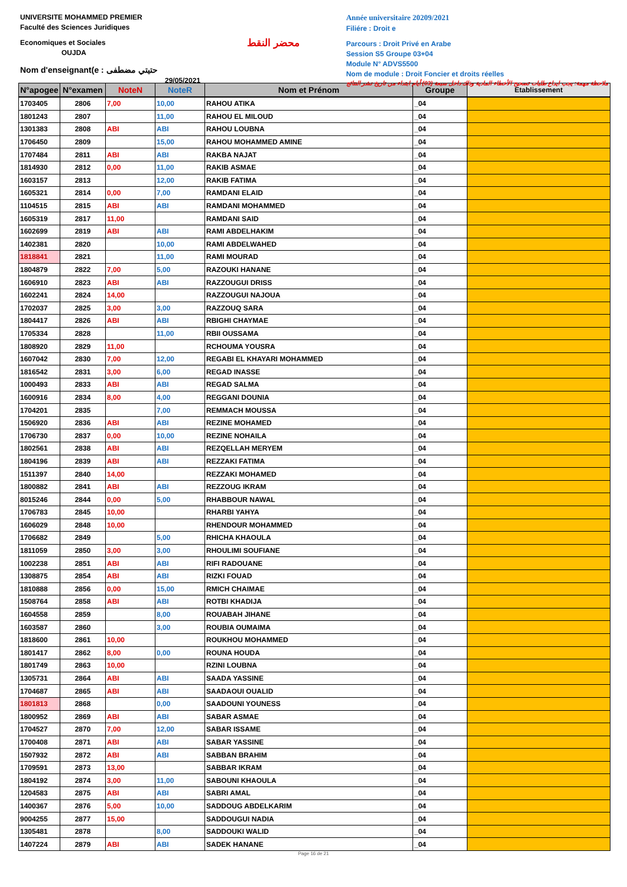UNIVERSITE MOHAMMED PREMIER
Faculté des Sciences Juridiques
Economiques et Sociales
OUJDA
Nom d'enseignant(e : حتيتي مضطفى
29/05/2021
محضر النقط
Année universitaire 20209/2021
Filiére : Droit e
Parcours : Droit Privé en Arabe
Session S5 Groupe 03+04
Module N° ADVS5500
Nom de module : Droit Foncier et droits réelles
ملاحظة مهمة: يجب ايداع طلبات تصحيح الأخطاء المادية وذلك داخل سبعة (03) أيام ابتداء من تاريخ نشر النتائج
| N°apogee | N°examen | NoteN | NoteR | Nom et Prénom | Groupe | Etablissement |
| --- | --- | --- | --- | --- | --- | --- |
| 1703405 | 2806 | 7,00 | 10,00 | RAHOU ATIKA | _04 | |
| 1801243 | 2807 | | 11,00 | RAHOU EL MILOUD | _04 | |
| 1301383 | 2808 | ABI | ABI | RAHOU LOUBNA | _04 | |
| 1706450 | 2809 | | 15,00 | RAHOU MOHAMMED AMINE | _04 | |
| 1707484 | 2811 | ABI | ABI | RAKBA NAJAT | _04 | |
| 1814930 | 2812 | 0,00 | 11,00 | RAKIB ASMAE | _04 | |
| 1603157 | 2813 | | 12,00 | RAKIB FATIMA | _04 | |
| 1605321 | 2814 | 0,00 | 7,00 | RAMDANI ELAID | _04 | |
| 1104515 | 2815 | ABI | ABI | RAMDANI MOHAMMED | _04 | |
| 1605319 | 2817 | 11,00 | | RAMDANI SAID | _04 | |
| 1602699 | 2819 | ABI | ABI | RAMI ABDELHAKIM | _04 | |
| 1402381 | 2820 | | 10,00 | RAMI ABDELWAHED | _04 | |
| 1818841 | 2821 | | 11,00 | RAMI MOURAD | _04 | |
| 1804879 | 2822 | 7,00 | 5,00 | RAZOUKI HANANE | _04 | |
| 1606910 | 2823 | ABI | ABI | RAZZOUGUI DRISS | _04 | |
| 1602241 | 2824 | 14,00 | | RAZZOUGUI NAJOUA | _04 | |
| 1702037 | 2825 | 3,00 | 3,00 | RAZZOUQ SARA | _04 | |
| 1804417 | 2826 | ABI | ABI | RBIGHI CHAYMAE | _04 | |
| 1705334 | 2828 | | 11,00 | RBII OUSSAMA | _04 | |
| 1808920 | 2829 | 11,00 | | RCHOUMA YOUSRA | _04 | |
| 1607042 | 2830 | 7,00 | 12,00 | REGABI EL KHAYARI MOHAMMED | _04 | |
| 1816542 | 2831 | 3,00 | 6,00 | REGAD INASSE | _04 | |
| 1000493 | 2833 | ABI | ABI | REGAD SALMA | _04 | |
| 1600916 | 2834 | 8,00 | 4,00 | REGGANI DOUNIA | _04 | |
| 1704201 | 2835 | | 7,00 | REMMACH MOUSSA | _04 | |
| 1506920 | 2836 | ABI | ABI | REZINE MOHAMED | _04 | |
| 1706730 | 2837 | 0,00 | 10,00 | REZINE NOHAILA | _04 | |
| 1802561 | 2838 | ABI | ABI | REZQELLAH MERYEM | _04 | |
| 1804196 | 2839 | ABI | ABI | REZZAKI FATIMA | _04 | |
| 1511397 | 2840 | 14,00 | | REZZAKI MOHAMED | _04 | |
| 1800882 | 2841 | ABI | ABI | REZZOUG IKRAM | _04 | |
| 8015246 | 2844 | 0,00 | 5,00 | RHABBOUR NAWAL | _04 | |
| 1706783 | 2845 | 10,00 | | RHARBI YAHYA | _04 | |
| 1606029 | 2848 | 10,00 | | RHENDOUR MOHAMMED | _04 | |
| 1706682 | 2849 | | 5,00 | RHICHA KHAOULA | _04 | |
| 1811059 | 2850 | 3,00 | 3,00 | RHOULIMI SOUFIANE | _04 | |
| 1002238 | 2851 | ABI | ABI | RIFI RADOUANE | _04 | |
| 1308875 | 2854 | ABI | ABI | RIZKI FOUAD | _04 | |
| 1810888 | 2856 | 0,00 | 15,00 | RMICH CHAIMAE | _04 | |
| 1508764 | 2858 | ABI | ABI | ROTBI KHADIJA | _04 | |
| 1604558 | 2859 | | 8,00 | ROUABAH JIHANE | _04 | |
| 1603587 | 2860 | | 3,00 | ROUBIA OUMAIMA | _04 | |
| 1818600 | 2861 | 10,00 | | ROUKHOU MOHAMMED | _04 | |
| 1801417 | 2862 | 8,00 | 0,00 | ROUNA HOUDA | _04 | |
| 1801749 | 2863 | 10,00 | | RZINI LOUBNA | _04 | |
| 1305731 | 2864 | ABI | ABI | SAADA YASSINE | _04 | |
| 1704687 | 2865 | ABI | ABI | SAADAOUI OUALID | _04 | |
| 1801813 | 2868 | | 0,00 | SAADOUNI YOUNESS | _04 | |
| 1800952 | 2869 | ABI | ABI | SABAR ASMAE | _04 | |
| 1704527 | 2870 | 7,00 | 12,00 | SABAR ISSAME | _04 | |
| 1700408 | 2871 | ABI | ABI | SABAR YASSINE | _04 | |
| 1507932 | 2872 | ABI | ABI | SABBAN BRAHIM | _04 | |
| 1709591 | 2873 | 13,00 | | SABBAR IKRAM | _04 | |
| 1804192 | 2874 | 3,00 | 11,00 | SABOUNI KHAOULA | _04 | |
| 1204583 | 2875 | ABI | ABI | SABRI AMAL | _04 | |
| 1400367 | 2876 | 5,00 | 10,00 | SADDOUG ABDELKARIM | _04 | |
| 9004255 | 2877 | 15,00 | | SADDOUGUI NADIA | _04 | |
| 1305481 | 2878 | | 8,00 | SADDOUKI WALID | _04 | |
| 1407224 | 2879 | ABI | ABI | SADEK HANANE | _04 | |
Page 16 de 21